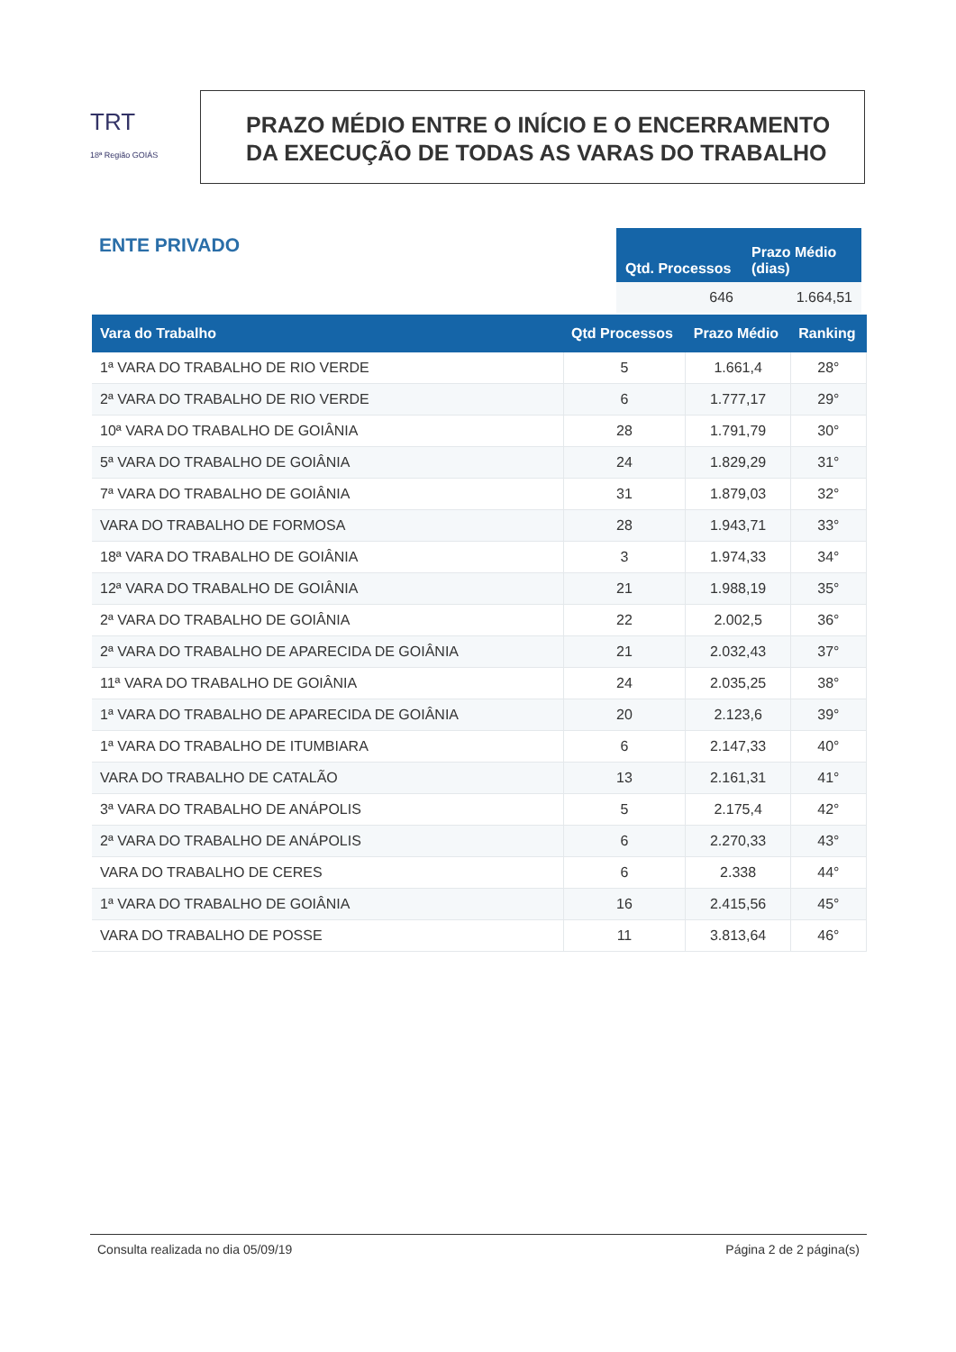TRT
18ª Região GOIÁS
PRAZO MÉDIO ENTRE O INÍCIO E O ENCERRAMENTO
DA EXECUÇÃO DE TODAS AS VARAS DO TRABALHO
ENTE PRIVADO
| Qtd. Processos | Prazo Médio (dias) |
| --- | --- |
| 646 | 1.664,51 |
| Vara do Trabalho | Qtd Processos | Prazo Médio | Ranking |
| --- | --- | --- | --- |
| 1ª VARA DO TRABALHO DE RIO VERDE | 5 | 1.661,4 | 28° |
| 2ª VARA DO TRABALHO DE RIO VERDE | 6 | 1.777,17 | 29° |
| 10ª VARA DO TRABALHO DE GOIÂNIA | 28 | 1.791,79 | 30° |
| 5ª VARA DO TRABALHO DE GOIÂNIA | 24 | 1.829,29 | 31° |
| 7ª VARA DO TRABALHO DE GOIÂNIA | 31 | 1.879,03 | 32° |
| VARA DO TRABALHO DE FORMOSA | 28 | 1.943,71 | 33° |
| 18ª VARA DO TRABALHO DE GOIÂNIA | 3 | 1.974,33 | 34° |
| 12ª VARA DO TRABALHO DE GOIÂNIA | 21 | 1.988,19 | 35° |
| 2ª VARA DO TRABALHO DE GOIÂNIA | 22 | 2.002,5 | 36° |
| 2ª VARA DO TRABALHO DE APARECIDA DE GOIÂNIA | 21 | 2.032,43 | 37° |
| 11ª VARA DO TRABALHO DE GOIÂNIA | 24 | 2.035,25 | 38° |
| 1ª VARA DO TRABALHO DE APARECIDA DE GOIÂNIA | 20 | 2.123,6 | 39° |
| 1ª VARA DO TRABALHO DE ITUMBIARA | 6 | 2.147,33 | 40° |
| VARA DO TRABALHO DE CATALÃO | 13 | 2.161,31 | 41° |
| 3ª VARA DO TRABALHO DE ANÁPOLIS | 5 | 2.175,4 | 42° |
| 2ª VARA DO TRABALHO DE ANÁPOLIS | 6 | 2.270,33 | 43° |
| VARA DO TRABALHO DE CERES | 6 | 2.338 | 44° |
| 1ª VARA DO TRABALHO DE GOIÂNIA | 16 | 2.415,56 | 45° |
| VARA DO TRABALHO DE POSSE | 11 | 3.813,64 | 46° |
Consulta realizada no dia 05/09/19 Página 2 de 2 página(s)